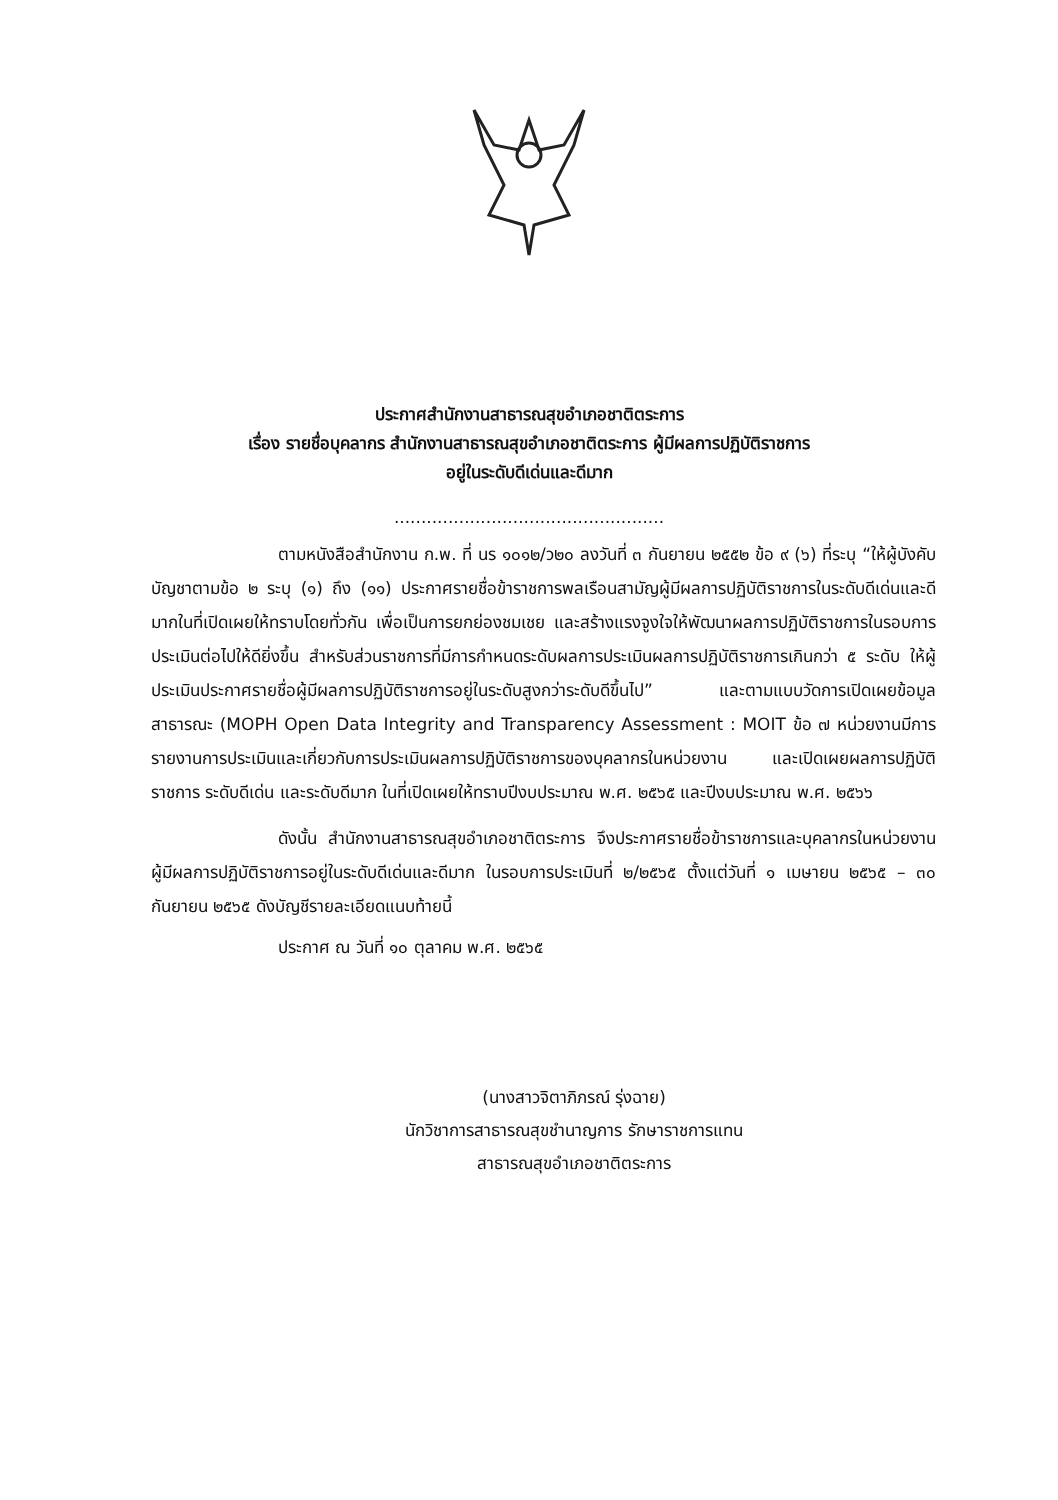ประกาศสำนักงานสาธารณสุขอำเภอชาติตระการ
เรื่อง รายชื่อบุคลากร สำนักงานสาธารณสุขอำเภอชาติตระการ ผู้มีผลการปฏิบัติราชการ
อยู่ในระดับดีเด่นและดีมาก
..................................................
ตามหนังสือสำนักงาน ก.พ. ที่ นร ๑๐๑๒/ว๒๐ ลงวันที่ ๓ กันยายน ๒๕๕๒ ข้อ ๙ (๖) ที่ระบุ “ให้ผู้บังคับบัญชาตามข้อ ๒ ระบุ (๑) ถึง (๑๑) ประกาศรายชื่อข้าราชการพลเรือนสามัญผู้มีผลการปฏิบัติราชการในระดับดีเด่นและดีมากในที่เปิดเผยให้ทราบโดยทั่วกัน เพื่อเป็นการยกย่องชมเชย และสร้างแรงจูงใจให้พัฒนาผลการปฏิบัติราชการในรอบการประเมินต่อไปให้ดียิ่งขึ้น สำหรับส่วนราชการที่มีการกำหนดระดับผลการประเมินผลการปฏิบัติราชการเกินกว่า ๕ ระดับ ให้ผู้ประเมินประกาศรายชื่อผู้มีผลการปฏิบัติราชการอยู่ในระดับสูงกว่าระดับดีขึ้นไป” และตามแบบวัดการเปิดเผยข้อมูลสาธารณะ (MOPH Open Data Integrity and Transparency Assessment : MOIT ข้อ ๗ หน่วยงานมีการรายงานการประเมินและเกี่ยวกับการประเมินผลการปฏิบัติราชการของบุคลากรในหน่วยงาน และเปิดเผยผลการปฏิบัติราชการ ระดับดีเด่น และระดับดีมาก ในที่เปิดเผยให้ทราบปีงบประมาณ พ.ศ. ๒๕๖๕ และปีงบประมาณ พ.ศ. ๒๕๖๖
ดังนั้น สำนักงานสาธารณสุขอำเภอชาติตระการ จึงประกาศรายชื่อข้าราชการและบุคลากรในหน่วยงาน ผู้มีผลการปฏิบัติราชการอยู่ในระดับดีเด่นและดีมาก ในรอบการประเมินที่ ๒/๒๕๖๕ ตั้งแต่วันที่ ๑ เมษายน ๒๕๖๕ – ๓๐ กันยายน ๒๕๖๕ ดังบัญชีรายละเอียดแนบท้ายนี้
ประกาศ ณ วันที่ ๑๐ ตุลาคม พ.ศ. ๒๕๖๕
(นางสาวจิตาภิภรณ์ รุ่งฉาย)
นักวิชาการสาธารณสุขชำนาญการ รักษาราชการแทน
สาธารณสุขอำเภอชาติตระการ